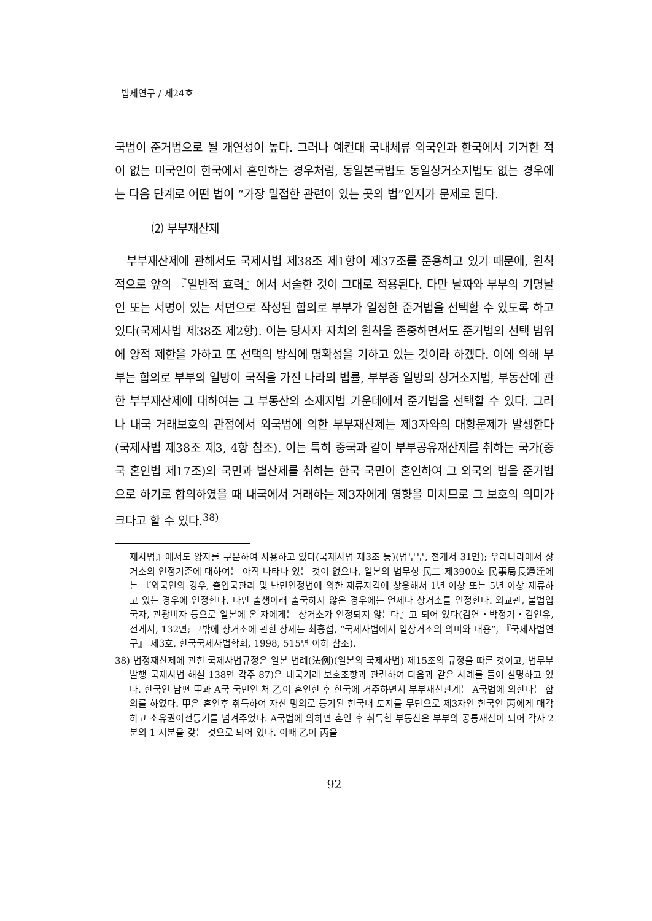법제연구 / 제24호
국법이 준거법으로 될 개연성이 높다. 그러나 예컨대 국내체류 외국인과 한국에서 기거한 적이 없는 미국인이 한국에서 혼인하는 경우처럼, 동일본국법도 동일상거소지법도 없는 경우에는 다음 단계로 어떤 법이 “가장 밀접한 관련이 있는 곳의 법”인지가 문제로 된다.
⑵ 부부재산제
부부재산제에 관해서도 국제사법 제38조 제1항이 제37조를 준용하고 있기 때문에, 원칙적으로 앞의 『일반적 효력』에서 서술한 것이 그대로 적용된다. 다만 날짜와 부부의 기명날인 또는 서명이 있는 서면으로 작성된 합의로 부부가 일정한 준거법을 선택할 수 있도록 하고 있다(국제사법 제38조 제2항). 이는 당사자 자치의 원칙을 존중하면서도 준거법의 선택 범위에 양적 제한을 가하고 또 선택의 방식에 명확성을 기하고 있는 것이라 하겠다. 이에 의해 부부는 합의로 부부의 일방이 국적을 가진 나라의 법률, 부부중 일방의 상거소지법, 부동산에 관한 부부재산제에 대하여는 그 부동산의 소재지법 가운데에서 준거법을 선택할 수 있다. 그러나 내국 거래보호의 관점에서 외국법에 의한 부부재산제는 제3자와의 대항문제가 발생한다(국제사법 제38조 제3, 4항 참조). 이는 특히 중국과 같이 부부공유재산제를 취하는 국가(중국 혼인법 제17조)의 국민과 별산제를 취하는 한국 국민이 혼인하여 그 외국의 법을 준거법으로 하기로 합의하였을 때 내국에서 거래하는 제3자에게 영향을 미치므로 그 보호의 의미가 크다고 할 수 있다.<sup>38)</sup>
제사법』에서도 양자를 구분하여 사용하고 있다(국제사법 제3조 등)(법무부, 전게서 31면); 우리나라에서 상거소의 인정기준에 대하여는 아직 나타나 있는 것이 없으나, 일본의 법무성 民二 제3900호 民事局長通達에는 『외국인의 경우, 출입국관리 및 난민인정법에 의한 재류자격에 상응해서 1년 이상 또는 5년 이상 재류하고 있는 경우에 인정한다. 다만 출생이래 출국하지 않은 경우에는 언제나 상거소를 인정한다. 외교관, 불법입국자, 관광비자 등으로 일본에 온 자에게는 상거소가 인정되지 않는다』고 되어 있다(김연・박정기・김인유, 전게서, 132면; 그밖에 상거소에 관한 상세는 최흥섭, “국제사법에서 일상거소의 의미와 내용”, 『국제사법연구』 제3호, 한국국제사법학회, 1998, 515면 이하 참조).
38) 법정재산제에 관한 국제사법규정은 일본 법례(法例)(일본의 국제사법) 제15조의 규정을 따른 것이고, 법무부 발행 국제사법 해설 138면 각주 87)은 내국거래 보호조항과 관련하여 다음과 같은 사례를 들어 설명하고 있다. 한국인 남편 甲과 A국 국민인 처 乙이 혼인한 후 한국에 거주하면서 부부재산관계는 A국법에 의한다는 합의를 하였다. 甲은 혼인후 취득하여 자신 명의로 등기된 한국내 토지를 무단으로 제3자인 한국인 丙에게 매각하고 소유권이전등기를 넘겨주었다. A국법에 의하면 혼인 후 취득한 부동산은 부부의 공통재산이 되어 각자 2분의 1 지분을 갖는 것으로 되어 있다. 이때 乙이 丙을
92